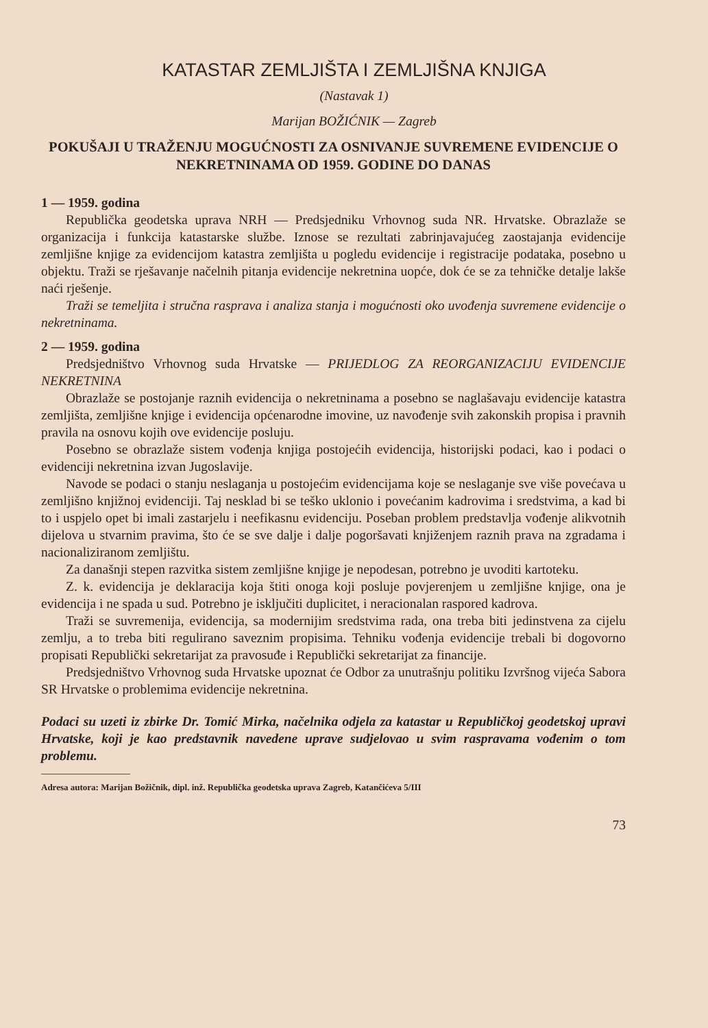KATASTAR ZEMLJIŠTA I ZEMLJIŠNA KNJIGA
(Nastavak 1)
Marijan BOŽIĆNIK — Zagreb
POKUŠAJI U TRAŽENJU MOGUĆNOSTI ZA OSNIVANJE SUVREMENE EVIDENCIJE O NEKRETNINAMA OD 1959. GODINE DO DANAS
1 — 1959. godina
Republička geodetska uprava NRH — Predsjedniku Vrhovnog suda NR. Hrvatske. Obrazlaže se organizacija i funkcija katastarske službe. Iznose se rezultati zabrinjavajućeg zaostajanja evidencije zemljišne knjige za evidencijom katastra zemljišta u pogledu evidencije i registracije podataka, posebno u objektu. Traži se rješavanje načelnih pitanja evidencije nekretnina uopće, dok će se za tehničke detalje lakše naći rješenje.
Traži se temeljita i stručna rasprava i analiza stanja i mogućnosti oko uvođenja suvremene evidencije o nekretninama.
2 — 1959. godina
Predsjedništvo Vrhovnog suda Hrvatske — PRIJEDLOG ZA REORGANIZACIJU EVIDENCIJE NEKRETNINA
Obrazlaže se postojanje raznih evidencija o nekretninama a posebno se naglašavaju evidencije katastra zemljišta, zemljišne knjige i evidencija općenarodne imovine, uz navođenje svih zakonskih propisa i pravnih pravila na osnovu kojih ove evidencije posluju.
Posebno se obrazlaže sistem vođenja knjiga postojećih evidencija, historijski podaci, kao i podaci o evidenciji nekretnina izvan Jugoslavije.
Navode se podaci o stanju neslaganja u postojećim evidencijama koje se neslaganje sve više povećava u zemljišno knjižnoj evidenciji. Taj nesklad bi se teško uklonio i povećanim kadrovima i sredstvima, a kad bi to i uspjelo opet bi imali zastarjelu i neefikasnu evidenciju. Poseban problem predstavlja vođenje alikvotnih dijelova u stvarnim pravima, što će se sve dalje i dalje pogoršavati knjiženjem raznih prava na zgradama i nacionaliziranom zemljištu.
Za današnji stepen razvitka sistem zemljišne knjige je nepodesan, potrebno je uvoditi kartoteku.
Z. k. evidencija je deklaracija koja štiti onoga koji posluje povjerenjem u zemljišne knjige, ona je evidencija i ne spada u sud. Potrebno je isključiti duplicitet, i neracionalan raspored kadrova.
Traži se suvremenija, evidencija, sa modernijim sredstvima rada, ona treba biti jedinstvena za cijelu zemlju, a to treba biti regulirano saveznim propisima. Tehniku vođenja evidencije trebali bi dogovorno propisati Republički sekretarijat za pravosuđe i Republički sekretarijat za financije.
Predsjedništvo Vrhovnog suda Hrvatske upoznat će Odbor za unutrašnju politiku Izvršnog vijeća Sabora SR Hrvatske o problemima evidencije nekretnina.
Podaci su uzeti iz zbirke Dr. Tomić Mirka, načelnika odjela za katastar u Republičkoj geodetskoj upravi Hrvatske, koji je kao predstavnik navedene uprave sudjelovao u svim raspravama vođenim o tom problemu.
Adresa autora: Marijan Božičnik, dipl. inž. Republička geodetska uprava Zagreb, Katančićeva 5/III
73